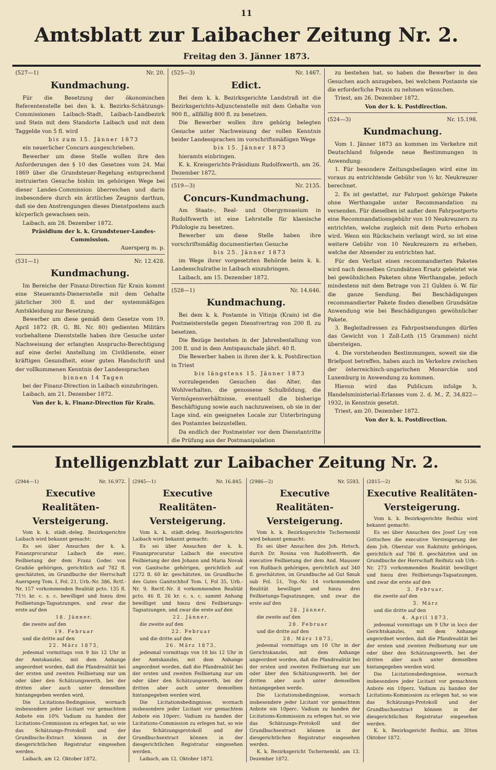11
Amtsblatt zur Laibacher Zeitung Nr. 2.
Freitag den 3. Jänner 1873.
(527—1) Nr. 20.
Kundmachung.
Für die Besetzung der ökonomischen Referentenstelle bei den k. k. Bezirks-Schätzungs-Commissionen Laibach-Stadt, Laibach-Landbezirk und Stein mit dem Standorte Laibach und mit dem Taggelde von 5 fl. wird
bis zum 15. Jänner 1873
ein neuerlicher Concurs ausgeschrieben.
Bewerber um diese Stelle wollen ihre den Anforderungen des § 10 des Gesetzes vom 24. Mai 1869 über die Grundsteuer-Regelung entsprechend instruierten Gesuche bishin im gehörigen Wege bei dieser Landes-Commission überreichen und darin insbesondere durch ein ärztliches Zeugnis darthun, daß sie den Anstrengungen dieses Dienstpostens auch körperlich gewachsen sein.
Laibach, am 28. Dezember 1872.
Präsidium der k. k. Grundsteuer-Landes-Commission.
Auersperg m. p.
(531—1) Nr. 12.428.
Kundmachung.
Im Bereiche der Finanz-Direction für Krain kommt eine Steueramts-Dienersstelle mit dem Gehalte jährlicher 300 fl. und der systemmäßigen Amtskleidung zur Besetzung.
Bewerber um diese gemäß dem Gesetze vom 19. April 1872 (R. G. Bl. Nr. 80) gedienten Militärs vorbehaltene Dienststelle haben ihre Gesuche unter Nachweisung der erlangten Anspruchs-Berechtigung auf eine derlei Anstellung im Civildienste, einer kräftigen Gesundheit, einer guten Handschrift und der vollkommenen Kenntnis der Landessprachen
binnen 14 Tagen
bei der Finanz-Direction in Laibach einzubringen.
Laibach, am 21. Dezember 1872.
Von der k. k. Finanz-Direction für Krain.
(525—3) Nr. 1467.
Edict.
Bei dem k. k. Bezirksgerichte Landstraß ist die Bezirksgerichts-Adjunctenstelle mit dem Gehalte von 900 fl., allfällig 800 fl. zu besetzen.
Die Bewerber wollen ihre gehörig belegten Gesuche unter Nachweisung der vollen Kenntnis beider Landessprachen im vorschriftsmäßigen Wege
bis 15. Jänner 1873
hieramts einbringen.
K. k. Kreisgerichts-Präsidium Rudolfswerth, am 26. Dezember 1872.
(519—3) Nr. 2135.
Concurs-Kundmachung.
Am Staats-, Real- und Obergymnasium in Rudolfswerth ist eine Lehrstelle für klassische Philologie zu besetzen.
Bewerber um diese Stelle haben ihre vorschriftsmäßig documentierten Gesuche
bis 25. Jänner 1873
im Wege ihrer vorgesetzten Behörde beim k. k. Landesschulrathe in Laibach einzubringen.
Laibach, am 15. Dezember 1872.
(528—1) Nr. 14.646.
Kundmachung.
Bei dem k. k. Postamte in Vitinja (Krain) ist die Postmeisterstelle gegen Dienstvertrag von 200 fl. zu besetzen.
Die Bezüge bestehen in der Jahresbestallung von 200 fl. und in dem Amtspauschale jährl. 40 fl.
Die Bewerber haben in ihren der k. k. Postdirection in Triest
bis längstens 15. Jänner 1873
vorzulegenden Gesuchen das Alter, das Wohlverhalten, die genossene Schulbildung, die Vermögensverhältnisse, eventuell die bisherige Beschäftigung sowie auch nachzuweisen, ob sie in der Lage sind, ein geeignetes Locale zur Unterbringung des Postamtes beizustellen.
Da endlich der Postmeister vor dem Dienstantritte die Prüfung aus der Postmanipulation
zu bestehen hat, so haben die Bewerber in den Gesuchen auch anzugeben, bei welchem Postamte sie die erforderliche Praxis zu nehmen wünschen.
Triest, am 26. Dezember 1872.
Von der k. k. Postdirection.
(524—3) Nr. 15.198.
Kundmachung.
Vom 1. Jänner 1873 an kommen im Verkehre mit Deutschland folgende neue Bestimmungen in Anwendung:
1. Für besondere Zeitungsbeilagen wird eine im voraus zu entrichtende Gebühr von ½ kr. Neukreuzer berechnet.
2. Es ist gestattet, zur Fahrpost gehörige Pakete ohne Werthangabe unter Recommandation zu versenden. Für dieselben ist außer dem Fahrpostporto eine Recommandationsgebühr von 10 Neukreuzern zu entrichten, welche zugleich mit dem Porto erhoben wird. Wenn ein Rückschein verlangt wird, so ist eine weitere Gebühr von 10 Neukreuzern zu erheben, welche der Absender zu entrichten hat.
Für den Verlust eines recommandierten Paketes wird nach denselben Grundsätzen Ersatz geleistet wie bei gewöhnlichen Paketen ohne Werthangabe, jedoch mindestens mit dem Betrage von 21 Gulden ö. W. für die ganze Sendung. Bei Beschädigungen recommandierter Pakete finden dieselben Grundsätze Anwendung wie bei Beschädigungen gewöhnlicher Pakete.
3. Begleitadressen zu Fahrpostsendungen dürfen das Gewicht von 1 Zoll-Loth (15 Grammen) nicht übersteigen.
4. Die vorstehenden Bestimmungen, soweit sie die Briefpost betreffen, haben auch im Verkehre zwischen der österreichisch-ungarischen Monarchie und Luxemburg in Anwendung zu kommen.
Hievon wird das Publicum infolge h. Handelsministerial-Erlasses vom 2. d. M., Z. 34.822—1932, in Kenntnis gesetzt.
Triest, am 20. Dezember 1872.
Von der k. k. Postdirection.
Intelligenzblatt zur Laibacher Zeitung Nr. 2.
(2944—1) Nr. 16.972.
Executive Realitäten-Versteigerung.
Vom k. k. städt.-deleg. Bezirksgerichte Laibach wird bekannt gemacht:
Es sei über Ansuchen der k. k. Finanzprocuratur Laibach die exec. Feilbietung der dem Franz Godec von Gradiše gehörigen, gerichtlich auf 782 fl. geschätzten, im Grundbuche der Herrschaft Auersperg Tom. I, Fol. 21, Urb.-Nr. 386, Rctf.-Nr. 157 vorkommenden Realität pcto. 135 fl. 71½ kr. c. s. c. bewilliget und hiezu drei Feilbietungs-Tagsatzungen, und zwar die erste auf den
18. Jänner,
die zweite auf den
19. Februar
und die dritte auf den
22. März 1873,
jedesmal vormittags von 9 bis 12 Uhr in der Amtskanzlei, mit dem Anhange angeordnet worden, daß die Pfandrealität bei der ersten und zweiten Feilbietung nur um oder über den Schätzungswerth, bei der dritten aber auch unter demselben hintangegeben werden wird.
Die Licitations-Bedingnisse, wornach insbesondere jeder Licitant vor gemachtem Anbote ein 10% Vadium zu handen der Licitations-Commission zu erlegen hat, so wie das Schätzungs-Protokoll und der Grundbuchs-Extract können in der diesgerichtlichen Registratur eingesehen werden.
Laibach, am 12. Oktober 1872.
(2945—1) Nr. 16.845.
Executive Realitäten-Versteigerung.
Vom k. k. städt.-deleg. Bezirksgerichte Laibach wird bekannt gemacht:
Es sei über Ansuchen der k. k. Finanzprocuratur Laibach die executive Feilbietung der den Johann und Maria Novak von Ganitsche gehörigen, gerichtlich auf 1272 fl. 60 kr. geschätzten, im Grundbuche des Gutes Ganitschhof Tom. I, Fol 35, Urb.-Nr. 9, Rectf.-Nr. 8 vorkommenden Realität pcto. 46 fl. 26 kr. c. s. c. sammt Anhang bewilliget und hiezu drei Feilbietungs-Tagsatzungen, und zwar die erste auf den
22. Jänner,
die zweite auf den
22. Februar
und die dritte auf den
26. März 1873,
jedesmal vormittags von 10 bis 12 Uhr in der Amtskanzlei, mit dem Anhange angeordnet worden, daß die Pfandrealität bei der ersten und zweiten Feilbietung nur um oder über den Schätzungswerth, bei der dritten aber auch unter demselben hintangegeben werden wird.
Die Licitationsbedingnisse, wornach insbesondere jeder Licitant vor gemachtem Anbote ein 10perc. Vadium zu handen der Licitations-Commission zu erlegen hat, so wie das Schätzungsprotokoll und der Grundbuchsextract können in der diesgerichtlichen Registratur eingesehen werden.
Laibach, am 12. Oktober 1872.
(2986—2) Nr. 5593.
Executive Realitäten-Versteigerung.
Vom k. k. Bezirksgerichte Tschernembl wird bekannt gemacht:
Es sei über Ansuchen des Joh. Hotsch, durch Dr. Rosina von Rudolfswerth, die executive Feilbietung der dem And. Mausser von Rußbach gehörigen, gerichtlich auf 340 fl. geschätzten, im Grundbuche ad Gut Smuk sub Fol. 51, Top.-Nr. 14 vorkommenden Realität bewilliget und hiezu drei Feilbietungs-Tagsatzungen, und zwar die erste auf den
28. Jänner,
die zweite auf den
28. Februar
und die dritte auf den
28. März 1873,
jedesmal vormittags um 10 Uhr in der Gerichtskanzlei, mit dem Anhange angeordnet worden, daß die Pfandrealität bei der ersten und zweiten Feilbietung nur um oder über den Schätzungswerth, bei der dritten aber auch unter demselben hintangegeben werde.
Die Licitationsbedingnisse, wornach insbesondere jeder Licitant vor gemachtem Anbote ein 10perc. Vadium zu handen der Licitations-Kommission zu erlegen hat, so wie das Schätzungs-Protokoll und der Grundbuchsextract können in der diesgerichtlichen Registratur eingesehen werden.
K. k. Bezirksgericht Tschernembl, am 13. Dezember 1872.
(2815—2) Nr. 5136.
Executive Realitäten-Versteigerung.
Vom k. k. Bezirksgerichte Reifniz wird bekannt gemacht:
Es sei über Ansuchen des Josef Loy von Gottschee die executive Versteigerung der dem Joh. Oberstar von Rakitnitz gehörigen, gerichtlich auf 786 fl. geschätzten und im Grundbuche der Herrschaft Reifnitz sub Urb.-Nr. 273 vorkommenden Realität bewilliget und hiezu drei Feilbietungs-Tagsatzungen, und zwar die erste auf den
3. Februar,
die zweite auf den
3. März
und die dritte auf den
4. April 1873,
jedesmal vormittags um 9 Uhr in loco der Gerichtskanzlei, mit dem Anhange angeordnet worden, daß die Pfandrealität bei der ersten und zweiten Feilbietung nur um oder über den Schätzungswerth, bei der dritten aber auch unter demselben hintangegeben werden wird.
Die Licitationsbedingnisse, wornach insbesondere jeder Licitant vor gemachtem Anbote ein 10perz. Vadium zu handen der Licitations-Kommission zu erlegen hat, so wie das Schätzungs-Protokoll und der Grundbuchsextract können in der diesgerichtlichen Registratur eingesehen werden.
K. k. Bezirksgericht Reifniz, am 30ten Oktober 1872.